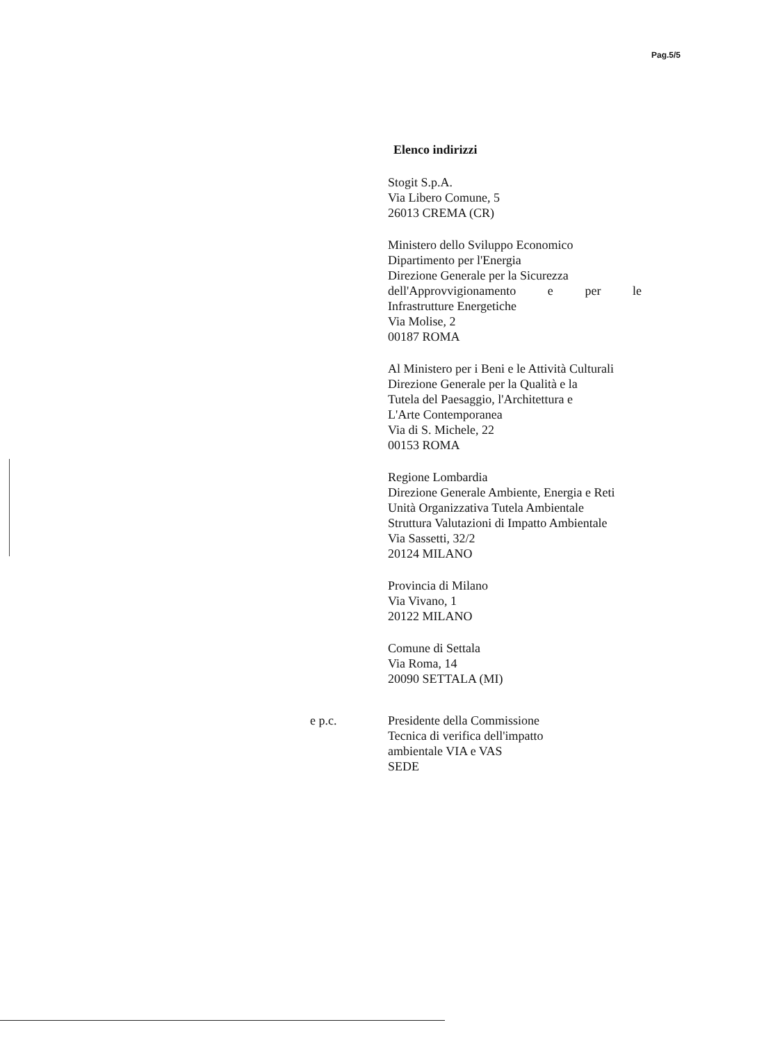Pag.5/5
Elenco indirizzi
Stogit S.p.A.
Via Libero Comune, 5
26013 CREMA (CR)
Ministero dello Sviluppo Economico
Dipartimento per l'Energia
Direzione Generale per la Sicurezza
dell'Approvvigionamento e per le
Infrastrutture Energetiche
Via Molise, 2
00187 ROMA
Al Ministero per i Beni e le Attività Culturali
Direzione Generale per la Qualità e la
Tutela del Paesaggio, l'Architettura e
L'Arte Contemporanea
Via di S. Michele, 22
00153 ROMA
Regione Lombardia
Direzione Generale Ambiente, Energia e Reti
Unità Organizzativa Tutela Ambientale
Struttura Valutazioni di Impatto Ambientale
Via Sassetti, 32/2
20124 MILANO
Provincia di Milano
Via Vivano, 1
20122 MILANO
Comune di Settala
Via Roma, 14
20090 SETTALA (MI)
e p.c. Presidente della Commissione
Tecnica di verifica dell'impatto
ambientale VIA e VAS
SEDE